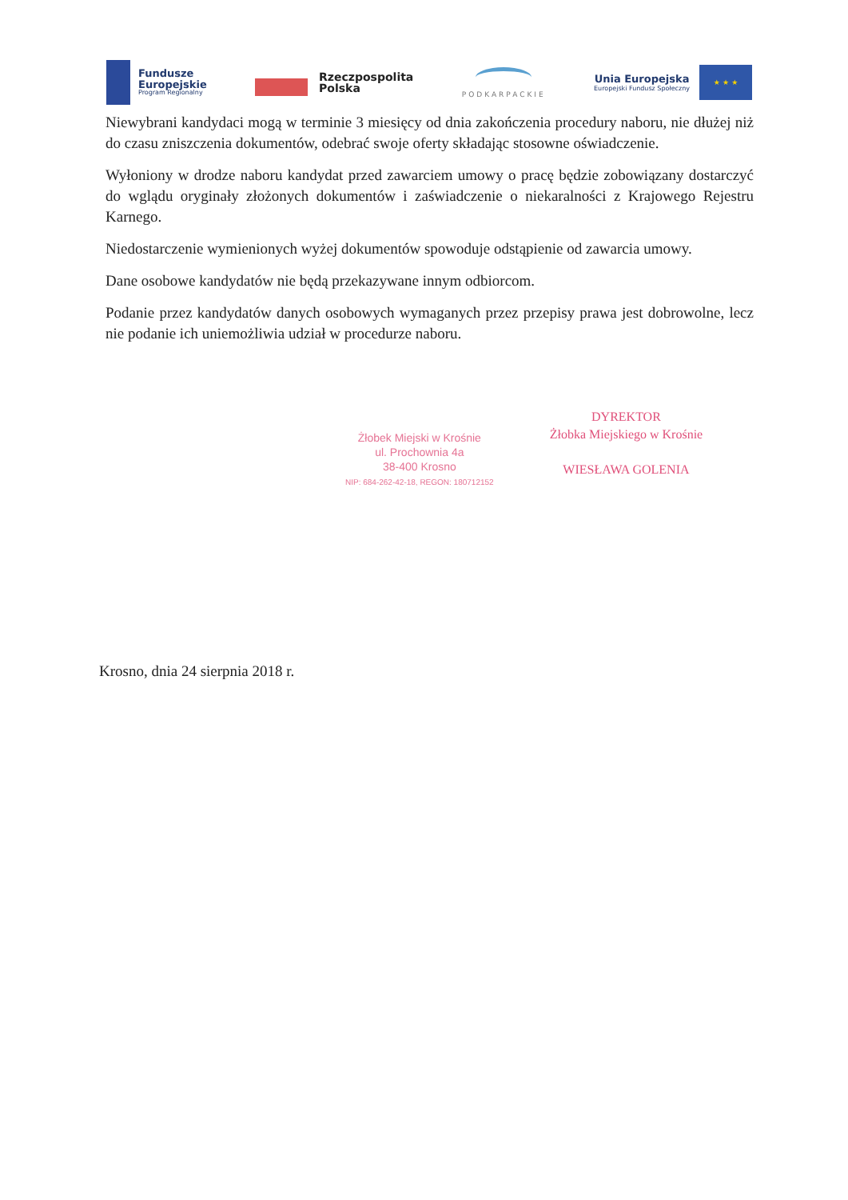Fundusze
Europejskie
Program Regionalny
Rzeczpospolita
Polska
PODKARPACKIE
Unia Europejska
Europejski Fundusz Społeczny
★ ★ ★
Niewybrani kandydaci mogą w terminie 3 miesięcy od dnia zakończenia procedury naboru, nie dłużej niż do czasu zniszczenia dokumentów, odebrać swoje oferty składając stosowne oświadczenie.
Wyłoniony w drodze naboru kandydat przed zawarciem umowy o pracę będzie zobowiązany dostarczyć do wglądu oryginały złożonych dokumentów i zaświadczenie o niekaralności z Krajowego Rejestru Karnego.
Niedostarczenie wymienionych wyżej dokumentów spowoduje odstąpienie od zawarcia umowy.
Dane osobowe kandydatów nie będą przekazywane innym odbiorcom.
Podanie przez kandydatów danych osobowych wymaganych przez przepisy prawa jest dobrowolne, lecz nie podanie ich uniemożliwia udział w procedurze naboru.
Żłobek Miejski w Krośnie
ul. Prochownia 4a
38-400 Krosno
NIP: 684-262-42-18, REGON: 180712152
DYREKTOR
Żłobka Miejskiego w Krośnie
WIESŁAWA GOLENIA
Krosno, dnia 24 sierpnia 2018 r.